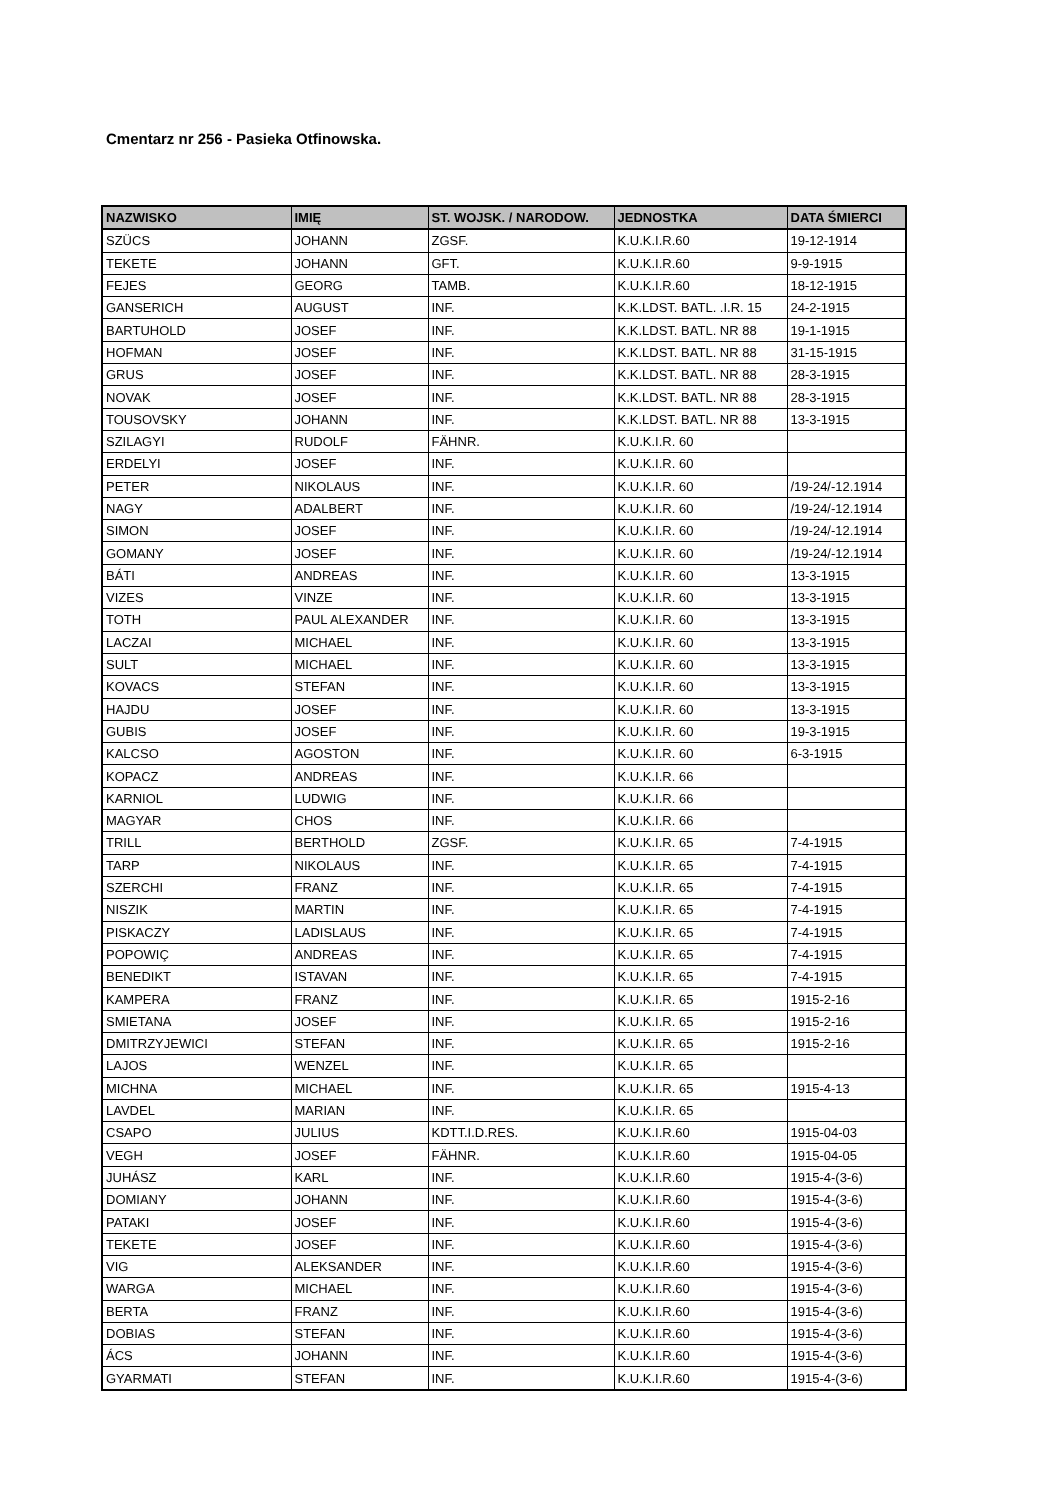Cmentarz nr 256 - Pasieka Otfinowska.
| NAZWISKO | IMIĘ | ST. WOJSK. / NARODOW. | JEDNOSTKA | DATA ŚMIERCI |
| --- | --- | --- | --- | --- |
| SZÜCS | JOHANN | ZGSF. | K.U.K.I.R.60 | 19-12-1914 |
| TEKETE | JOHANN | GFT. | K.U.K.I.R.60 | 9-9-1915 |
| FEJES | GEORG | TAMB. | K.U.K.I.R.60 | 18-12-1915 |
| GANSERICH | AUGUST | INF. | K.K.LDST. BATL. .I.R. 15 | 24-2-1915 |
| BARTUHOLD | JOSEF | INF. | K.K.LDST. BATL. NR 88 | 19-1-1915 |
| HOFMAN | JOSEF | INF. | K.K.LDST. BATL. NR 88 | 31-15-1915 |
| GRUS | JOSEF | INF. | K.K.LDST. BATL. NR 88 | 28-3-1915 |
| NOVAK | JOSEF | INF. | K.K.LDST. BATL. NR 88 | 28-3-1915 |
| TOUSOVSKY | JOHANN | INF. | K.K.LDST. BATL. NR 88 | 13-3-1915 |
| SZILAGYI | RUDOLF | FÄHNR. | K.U.K.I.R. 60 | |
| ERDELYI | JOSEF | INF. | K.U.K.I.R. 60 | |
| PETER | NIKOLAUS | INF. | K.U.K.I.R. 60 | /19-24/-12.1914 |
| NAGY | ADALBERT | INF. | K.U.K.I.R. 60 | /19-24/-12.1914 |
| SIMON | JOSEF | INF. | K.U.K.I.R. 60 | /19-24/-12.1914 |
| GOMANY | JOSEF | INF. | K.U.K.I.R. 60 | /19-24/-12.1914 |
| BÁTI | ANDREAS | INF. | K.U.K.I.R. 60 | 13-3-1915 |
| VIZES | VINZE | INF. | K.U.K.I.R. 60 | 13-3-1915 |
| TOTH | PAUL ALEXANDER | INF. | K.U.K.I.R. 60 | 13-3-1915 |
| LACZAI | MICHAEL | INF. | K.U.K.I.R. 60 | 13-3-1915 |
| SULT | MICHAEL | INF. | K.U.K.I.R. 60 | 13-3-1915 |
| KOVACS | STEFAN | INF. | K.U.K.I.R. 60 | 13-3-1915 |
| HAJDU | JOSEF | INF. | K.U.K.I.R. 60 | 13-3-1915 |
| GUBIS | JOSEF | INF. | K.U.K.I.R. 60 | 19-3-1915 |
| KALCSO | AGOSTON | INF. | K.U.K.I.R. 60 | 6-3-1915 |
| KOPACZ | ANDREAS | INF. | K.U.K.I.R. 66 | |
| KARNIOL | LUDWIG | INF. | K.U.K.I.R. 66 | |
| MAGYAR | CHOS | INF. | K.U.K.I.R. 66 | |
| TRILL | BERTHOLD | ZGSF. | K.U.K.I.R. 65 | 7-4-1915 |
| TARP | NIKOLAUS | INF. | K.U.K.I.R. 65 | 7-4-1915 |
| SZERCHI | FRANZ | INF. | K.U.K.I.R. 65 | 7-4-1915 |
| NISZIK | MARTIN | INF. | K.U.K.I.R. 65 | 7-4-1915 |
| PISKACZY | LADISLAUS | INF. | K.U.K.I.R. 65 | 7-4-1915 |
| POPOWIÇ | ANDREAS | INF. | K.U.K.I.R. 65 | 7-4-1915 |
| BENEDIKT | ISTAVAN | INF. | K.U.K.I.R. 65 | 7-4-1915 |
| KAMPERA | FRANZ | INF. | K.U.K.I.R. 65 | 1915-2-16 |
| SMIETANA | JOSEF | INF. | K.U.K.I.R. 65 | 1915-2-16 |
| DMITRZYJEWICI | STEFAN | INF. | K.U.K.I.R. 65 | 1915-2-16 |
| LAJOS | WENZEL | INF. | K.U.K.I.R. 65 | |
| MICHNA | MICHAEL | INF. | K.U.K.I.R. 65 | 1915-4-13 |
| LAVDEL | MARIAN | INF. | K.U.K.I.R. 65 | |
| CSAPO | JULIUS | KDTT.I.D.RES. | K.U.K.I.R.60 | 1915-04-03 |
| VEGH | JOSEF | FÄHNR. | K.U.K.I.R.60 | 1915-04-05 |
| JUHÁSZ | KARL | INF. | K.U.K.I.R.60 | 1915-4-(3-6) |
| DOMIANY | JOHANN | INF. | K.U.K.I.R.60 | 1915-4-(3-6) |
| PATAKI | JOSEF | INF. | K.U.K.I.R.60 | 1915-4-(3-6) |
| TEKETE | JOSEF | INF. | K.U.K.I.R.60 | 1915-4-(3-6) |
| VIG | ALEKSANDER | INF. | K.U.K.I.R.60 | 1915-4-(3-6) |
| WARGA | MICHAEL | INF. | K.U.K.I.R.60 | 1915-4-(3-6) |
| BERTA | FRANZ | INF. | K.U.K.I.R.60 | 1915-4-(3-6) |
| DOBIAS | STEFAN | INF. | K.U.K.I.R.60 | 1915-4-(3-6) |
| ÁCS | JOHANN | INF. | K.U.K.I.R.60 | 1915-4-(3-6) |
| GYARMATI | STEFAN | INF. | K.U.K.I.R.60 | 1915-4-(3-6) |